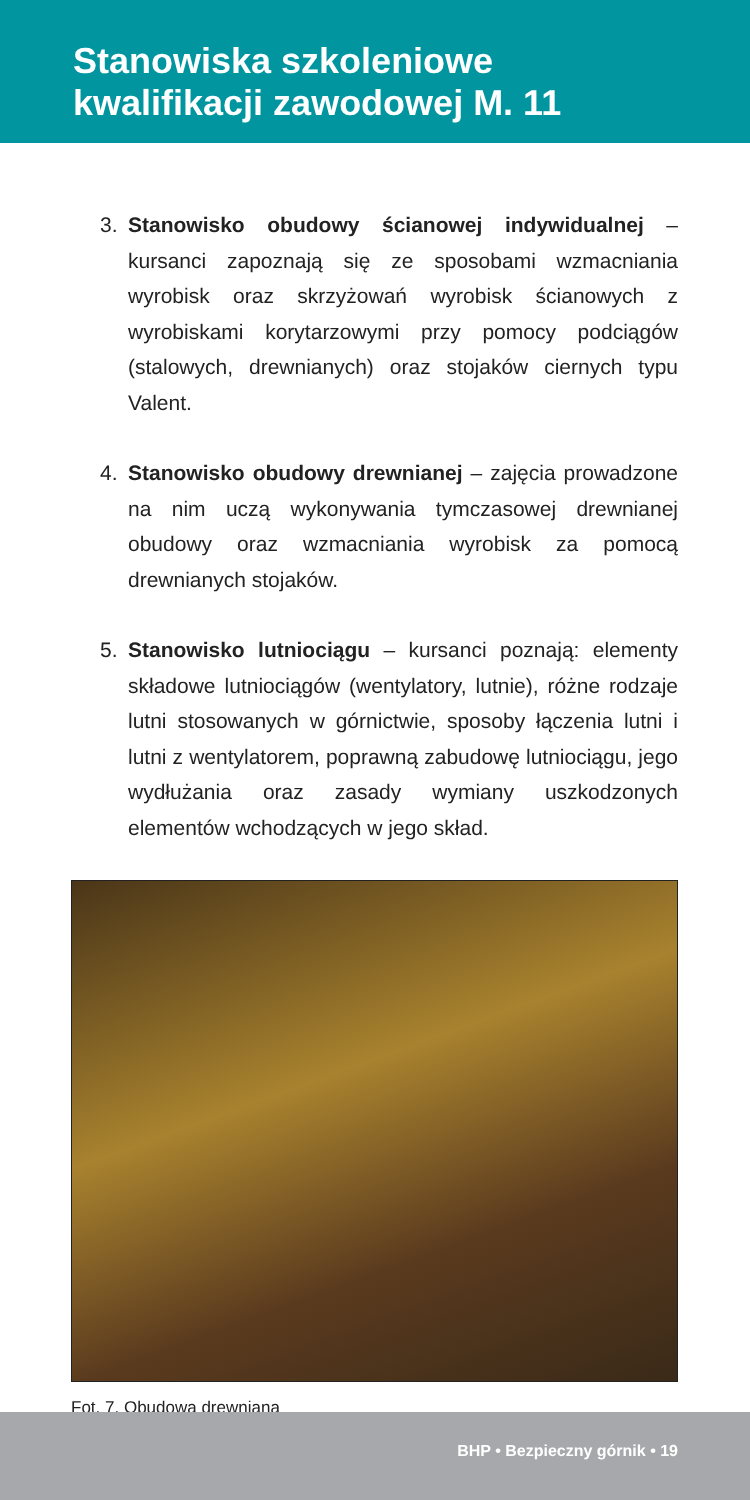Stanowiska szkoleniowe
kwalifikacji zawodowej M. 11
3. Stanowisko obudowy ścianowej indywidualnej – kursanci zapoznają się ze sposobami wzmacniania wyrobisk oraz skrzyżowań wyrobisk ścianowych z wyrobiskami korytarzowymi przy pomocy podciągów (stalowych, drewnianych) oraz stojaków ciernych typu Valent.
4. Stanowisko obudowy drewnianej – zajęcia prowadzone na nim uczą wykonywania tymczasowej drewnianej obudowy oraz wzmacniania wyrobisk za pomocą drewnianych stojaków.
5. Stanowisko lutniociągu – kursanci poznają: elementy składowe lutniociągów (wentylatory, lutnie), różne rodzaje lutni stosowanych w górnictwie, sposoby łączenia lutni i lutni z wentylatorem, poprawną zabudowę lutniociągu, jego wydłużania oraz zasady wymiany uszkodzonych elementów wchodzących w jego skład.
Fot. 7. Obudowa drewniana
BHP • Bezpieczny górnik • 19